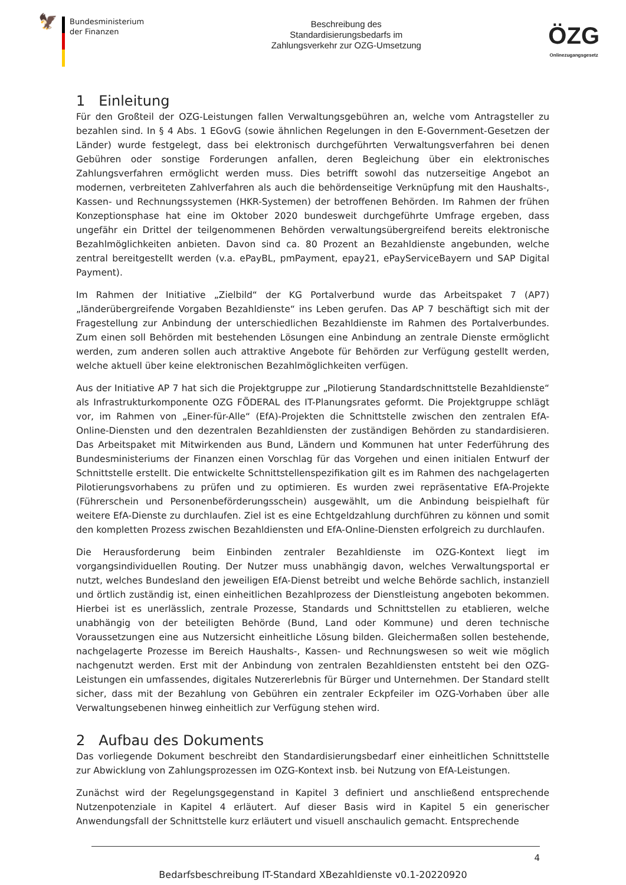🦅
Bundesministerium
der Finanzen
Beschreibung des
Standardisierungsbedarfs im
Zahlungsverkehr zur OZG-Umsetzung
ÖZG
Onlinezugangsgesetz
1 Einleitung
Für den Großteil der OZG-Leistungen fallen Verwaltungsgebühren an, welche vom Antragsteller zu bezahlen sind. In § 4 Abs. 1 EGovG (sowie ähnlichen Regelungen in den E-Government-Gesetzen der Länder) wurde festgelegt, dass bei elektronisch durchgeführten Verwaltungsverfahren bei denen Gebühren oder sonstige Forderungen anfallen, deren Begleichung über ein elektronisches Zahlungsverfahren ermöglicht werden muss. Dies betrifft sowohl das nutzerseitige Angebot an modernen, verbreiteten Zahlverfahren als auch die behördenseitige Verknüpfung mit den Haushalts-, Kassen- und Rechnungssystemen (HKR-Systemen) der betroffenen Behörden. Im Rahmen der frühen Konzeptionsphase hat eine im Oktober 2020 bundesweit durchgeführte Umfrage ergeben, dass ungefähr ein Drittel der teilgenommenen Behörden verwaltungsübergreifend bereits elektronische Bezahlmöglichkeiten anbieten. Davon sind ca. 80 Prozent an Bezahldienste angebunden, welche zentral bereitgestellt werden (v.a. ePayBL, pmPayment, epay21, ePayServiceBayern und SAP Digital Payment).
Im Rahmen der Initiative „Zielbild“ der KG Portalverbund wurde das Arbeitspaket 7 (AP7) „länderübergreifende Vorgaben Bezahldienste“ ins Leben gerufen. Das AP 7 beschäftigt sich mit der Fragestellung zur Anbindung der unterschiedlichen Bezahldienste im Rahmen des Portalverbundes. Zum einen soll Behörden mit bestehenden Lösungen eine Anbindung an zentrale Dienste ermöglicht werden, zum anderen sollen auch attraktive Angebote für Behörden zur Verfügung gestellt werden, welche aktuell über keine elektronischen Bezahlmöglichkeiten verfügen.
Aus der Initiative AP 7 hat sich die Projektgruppe zur „Pilotierung Standardschnittstelle Bezahldienste“ als Infrastrukturkomponente OZG FÖDERAL des IT-Planungsrates geformt. Die Projektgruppe schlägt vor, im Rahmen von „Einer-für-Alle“ (EfA)-Projekten die Schnittstelle zwischen den zentralen EfA-Online-Diensten und den dezentralen Bezahldiensten der zuständigen Behörden zu standardisieren. Das Arbeitspaket mit Mitwirkenden aus Bund, Ländern und Kommunen hat unter Federführung des Bundesministeriums der Finanzen einen Vorschlag für das Vorgehen und einen initialen Entwurf der Schnittstelle erstellt. Die entwickelte Schnittstellenspezifikation gilt es im Rahmen des nachgelagerten Pilotierungsvorhabens zu prüfen und zu optimieren. Es wurden zwei repräsentative EfA-Projekte (Führerschein und Personenbeförderungsschein) ausgewählt, um die Anbindung beispielhaft für weitere EfA-Dienste zu durchlaufen. Ziel ist es eine Echtgeldzahlung durchführen zu können und somit den kompletten Prozess zwischen Bezahldiensten und EfA-Online-Diensten erfolgreich zu durchlaufen.
Die Herausforderung beim Einbinden zentraler Bezahldienste im OZG-Kontext liegt im vorgangsindividuellen Routing. Der Nutzer muss unabhängig davon, welches Verwaltungsportal er nutzt, welches Bundesland den jeweiligen EfA-Dienst betreibt und welche Behörde sachlich, instanziell und örtlich zuständig ist, einen einheitlichen Bezahlprozess der Dienstleistung angeboten bekommen. Hierbei ist es unerlässlich, zentrale Prozesse, Standards und Schnittstellen zu etablieren, welche unabhängig von der beteiligten Behörde (Bund, Land oder Kommune) und deren technische Voraussetzungen eine aus Nutzersicht einheitliche Lösung bilden. Gleichermaßen sollen bestehende, nachgelagerte Prozesse im Bereich Haushalts-, Kassen- und Rechnungswesen so weit wie möglich nachgenutzt werden. Erst mit der Anbindung von zentralen Bezahldiensten entsteht bei den OZG-Leistungen ein umfassendes, digitales Nutzererlebnis für Bürger und Unternehmen. Der Standard stellt sicher, dass mit der Bezahlung von Gebühren ein zentraler Eckpfeiler im OZG-Vorhaben über alle Verwaltungsebenen hinweg einheitlich zur Verfügung stehen wird.
2 Aufbau des Dokuments
Das vorliegende Dokument beschreibt den Standardisierungsbedarf einer einheitlichen Schnittstelle zur Abwicklung von Zahlungsprozessen im OZG-Kontext insb. bei Nutzung von EfA-Leistungen.
Zunächst wird der Regelungsgegenstand in Kapitel 3 definiert und anschließend entsprechende Nutzenpotenziale in Kapitel 4 erläutert. Auf dieser Basis wird in Kapitel 5 ein generischer Anwendungsfall der Schnittstelle kurz erläutert und visuell anschaulich gemacht. Entsprechende
4
Bedarfsbeschreibung IT-Standard XBezahldienste v0.1-20220920